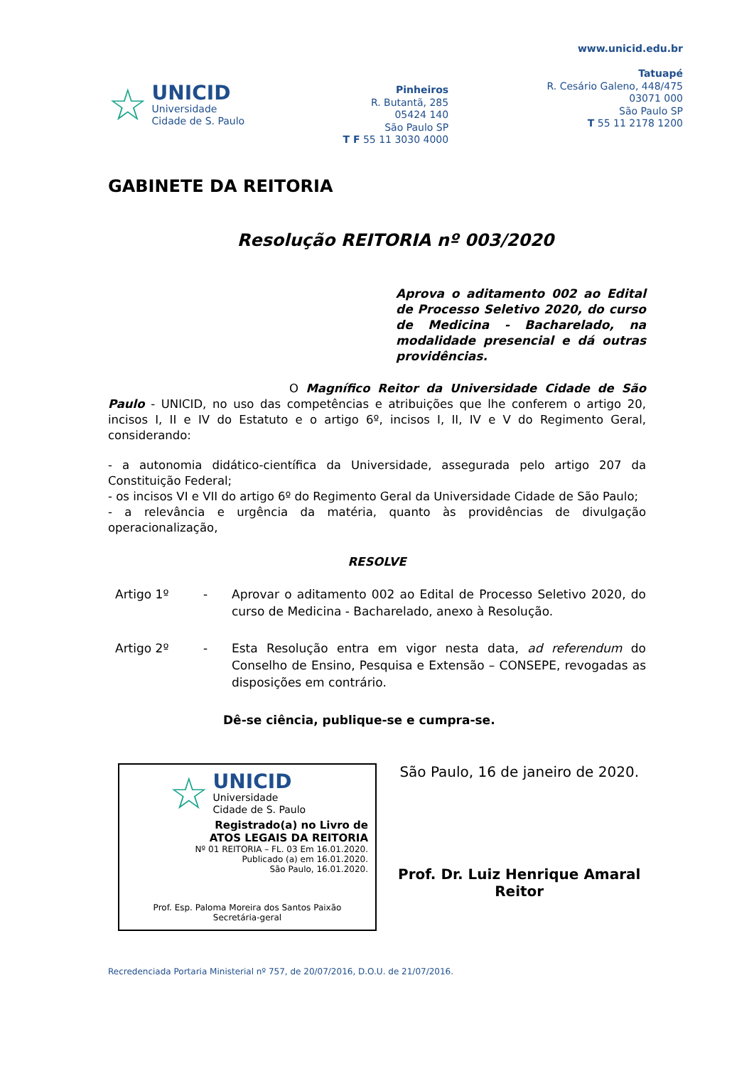☆
UNICID
Universidade
Cidade de S. Paulo
Pinheiros
R. Butantã, 285
05424 140
São Paulo SP
T F 55 11 3030 4000
www.unicid.edu.br
Tatuapé
R. Cesário Galeno, 448/475
03071 000
São Paulo SP
T 55 11 2178 1200
GABINETE DA REITORIA
Resolução REITORIA nº 003/2020
Aprova o aditamento 002 ao Edital de Processo Seletivo 2020, do curso de Medicina - Bacharelado, na modalidade presencial e dá outras providências.
O Magnífico Reitor da Universidade Cidade de São Paulo - UNICID, no uso das competências e atribuições que lhe conferem o artigo 20, incisos I, II e IV do Estatuto e o artigo 6º, incisos I, II, IV e V do Regimento Geral, considerando:
- a autonomia didático-científica da Universidade, assegurada pelo artigo 207 da Constituição Federal;
- os incisos VI e VII do artigo 6º do Regimento Geral da Universidade Cidade de São Paulo;
- a relevância e urgência da matéria, quanto às providências de divulgação operacionalização,
RESOLVE
Artigo 1º - Aprovar o aditamento 002 ao Edital de Processo Seletivo 2020, do curso de Medicina - Bacharelado, anexo à Resolução.
Artigo 2º - Esta Resolução entra em vigor nesta data, ad referendum do Conselho de Ensino, Pesquisa e Extensão – CONSEPE, revogadas as disposições em contrário.
Dê-se ciência, publique-se e cumpra-se.
☆
UNICID
Universidade
Cidade de S. Paulo
Registrado(a) no Livro de
ATOS LEGAIS DA REITORIA
Nº 01 REITORIA – FL. 03 Em 16.01.2020.
Publicado (a) em 16.01.2020.
São Paulo, 16.01.2020.
Prof. Esp. Paloma Moreira dos Santos Paixão
Secretária-geral
São Paulo, 16 de janeiro de 2020.
Prof. Dr. Luiz Henrique Amaral
Reitor
Recredenciada Portaria Ministerial nº 757, de 20/07/2016, D.O.U. de 21/07/2016.